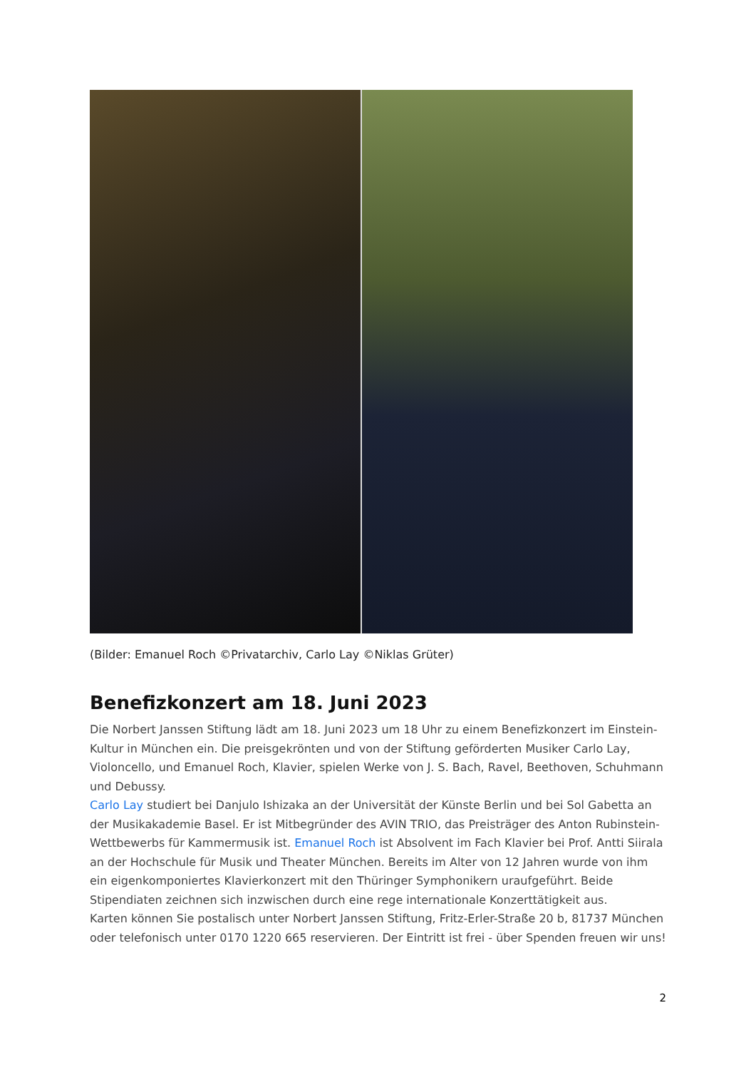(Bilder: Emanuel Roch ©Privatarchiv, Carlo Lay ©Niklas Grüter)
Benefizkonzert am 18. Juni 2023
Die Norbert Janssen Stiftung lädt am 18. Juni 2023 um 18 Uhr zu einem Benefizkonzert im Einstein-Kultur in München ein. Die preisgekrönten und von der Stiftung geförderten Musiker Carlo Lay, Violoncello, und Emanuel Roch, Klavier, spielen Werke von J. S. Bach, Ravel, Beethoven, Schuhmann und Debussy.
Carlo Lay studiert bei Danjulo Ishizaka an der Universität der Künste Berlin und bei Sol Gabetta an der Musikakademie Basel. Er ist Mitbegründer des AVIN TRIO, das Preisträger des Anton Rubinstein-Wettbewerbs für Kammermusik ist. Emanuel Roch ist Absolvent im Fach Klavier bei Prof. Antti Siirala an der Hochschule für Musik und Theater München. Bereits im Alter von 12 Jahren wurde von ihm ein eigenkomponiertes Klavierkonzert mit den Thüringer Symphonikern uraufgeführt. Beide Stipendiaten zeichnen sich inzwischen durch eine rege internationale Konzerttätigkeit aus.
Karten können Sie postalisch unter Norbert Janssen Stiftung, Fritz-Erler-Straße 20 b, 81737 München oder telefonisch unter 0170 1220 665 reservieren. Der Eintritt ist frei - über Spenden freuen wir uns!
2